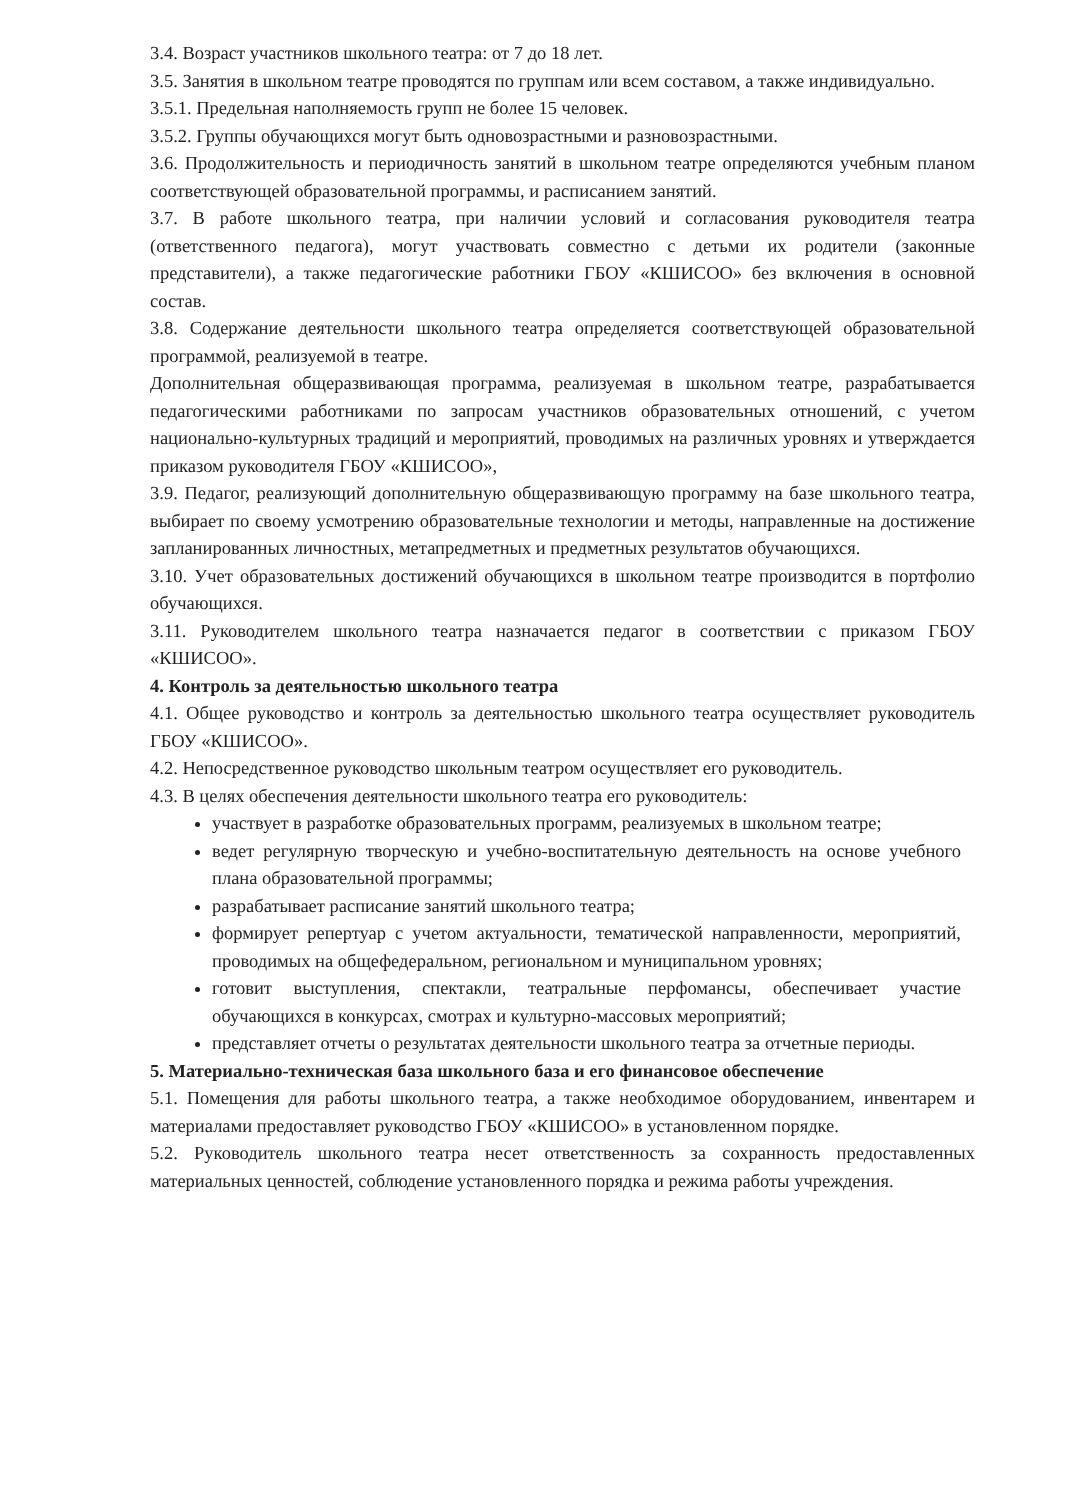3.4. Возраст участников школьного театра: от 7 до 18 лет.
3.5. Занятия в школьном театре проводятся по группам или всем составом, а также индивидуально.
3.5.1. Предельная наполняемость групп не более 15 человек.
3.5.2. Группы обучающихся могут быть одновозрастными и разновозрастными.
3.6. Продолжительность и периодичность занятий в школьном театре определяются учебным планом соответствующей образовательной программы, и расписанием занятий.
3.7. В работе школьного театра, при наличии условий и согласования руководителя театра (ответственного педагога), могут участвовать совместно с детьми их родители (законные представители), а также педагогические работники ГБОУ «КШИСОО» без включения в основной состав.
3.8. Содержание деятельности школьного театра определяется соответствующей образовательной программой, реализуемой в театре.
Дополнительная общеразвивающая программа, реализуемая в школьном театре, разрабатывается педагогическими работниками по запросам участников образовательных отношений, с учетом национально-культурных традиций и мероприятий, проводимых на различных уровнях и утверждается приказом руководителя ГБОУ «КШИСОО»,
3.9. Педагог, реализующий дополнительную общеразвивающую программу на базе школьного театра, выбирает по своему усмотрению образовательные технологии и методы, направленные на достижение запланированных личностных, метапредметных и предметных результатов обучающихся.
3.10. Учет образовательных достижений обучающихся в школьном театре производится в портфолио обучающихся.
3.11. Руководителем школьного театра назначается педагог в соответствии с приказом ГБОУ «КШИСОО».
4. Контроль за деятельностью школьного театра
4.1. Общее руководство и контроль за деятельностью школьного театра осуществляет руководитель ГБОУ «КШИСОО».
4.2. Непосредственное руководство школьным театром осуществляет его руководитель.
4.3. В целях обеспечения деятельности школьного театра его руководитель:
участвует в разработке образовательных программ, реализуемых в школьном театре;
ведет регулярную творческую и учебно-воспитательную деятельность на основе учебного плана образовательной программы;
разрабатывает расписание занятий школьного театра;
формирует репертуар с учетом актуальности, тематической направленности, мероприятий, проводимых на общефедеральном, региональном и муниципальном уровнях;
готовит выступления, спектакли, театральные перфомансы, обеспечивает участие обучающихся в конкурсах, смотрах и культурно-массовых мероприятий;
представляет отчеты о результатах деятельности школьного театра за отчетные периоды.
5. Материально-техническая база школьного база и его финансовое обеспечение
5.1. Помещения для работы школьного театра, а также необходимое оборудованием, инвентарем и материалами предоставляет руководство ГБОУ «КШИСОО» в установленном порядке.
5.2. Руководитель школьного театра несет ответственность за сохранность предоставленных материальных ценностей, соблюдение установленного порядка и режима работы учреждения.